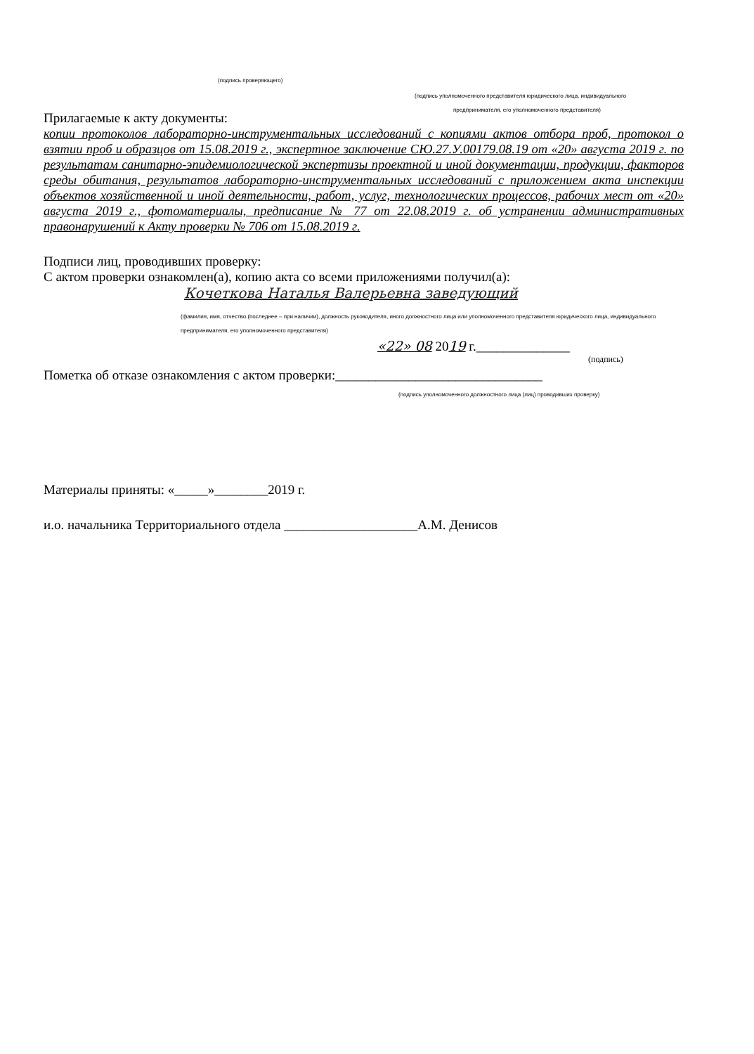(подпись проверяющего)
(подпись уполномоченного представителя юридического лица, индивидуального
предпринимателя, его уполномоченного представителя)
Прилагаемые к акту документы:
копии протоколов лабораторно-инструментальных исследований с копиями актов отбора проб, протокол о взятии проб и образцов от 15.08.2019 г., экспертное заключение СЮ.27.У.00179.08.19 от «20» августа 2019 г. по результатам санитарно-эпидемиологической экспертизы проектной и иной документации, продукции, факторов среды обитания, результатов лабораторно-инструментальных исследований с приложением акта инспекции объектов хозяйственной и иной деятельности, работ, услуг, технологических процессов, рабочих мест от «20» августа 2019 г., фотоматериалы, предписание № 77 от 22.08.2019 г. об устранении административных правонарушений к Акту проверки № 706 от 15.08.2019 г.
Подписи лиц, проводивших проверку:
С актом проверки ознакомлен(а), копию акта со всеми приложениями получил(а):
Кочеткова Наталья Валерьевна заведующий
(фамилия, имя, отчество (последнее – при наличии), должность руководителя, иного должностного лица или уполномоченного представителя юридического лица, индивидуального предпринимателя, его уполномоченного представителя)
«22» 08 2019 г.______________
(подпись)
Пометка об отказе ознакомления с актом проверки:_______________________________
(подпись уполномоченного должностного лица (лиц) проводивших проверку)
Материалы приняты: «_____»________2019 г.
и.о. начальника Территориального отдела ____________________А.М. Денисов